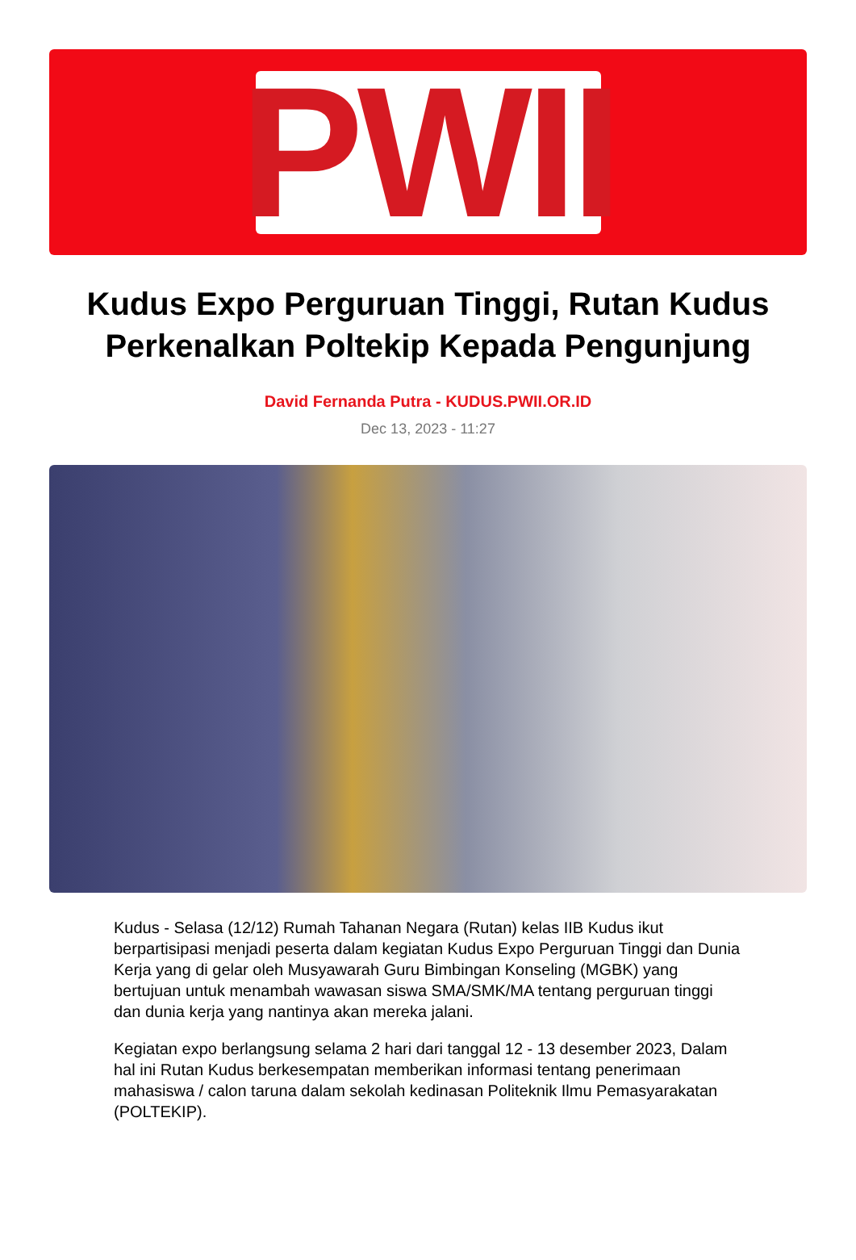PWII
Kudus Expo Perguruan Tinggi, Rutan Kudus Perkenalkan Poltekip Kepada Pengunjung
David Fernanda Putra - KUDUS.PWII.OR.ID
Dec 13, 2023 - 11:27
Kudus - Selasa (12/12) Rumah Tahanan Negara (Rutan) kelas IIB Kudus ikut berpartisipasi menjadi peserta dalam kegiatan Kudus Expo Perguruan Tinggi dan Dunia Kerja yang di gelar oleh Musyawarah Guru Bimbingan Konseling (MGBK) yang bertujuan untuk menambah wawasan siswa SMA/SMK/MA tentang perguruan tinggi dan dunia kerja yang nantinya akan mereka jalani.
Kegiatan expo berlangsung selama 2 hari dari tanggal 12 - 13 desember 2023, Dalam hal ini Rutan Kudus berkesempatan memberikan informasi tentang penerimaan mahasiswa / calon taruna dalam sekolah kedinasan Politeknik Ilmu Pemasyarakatan (POLTEKIP).